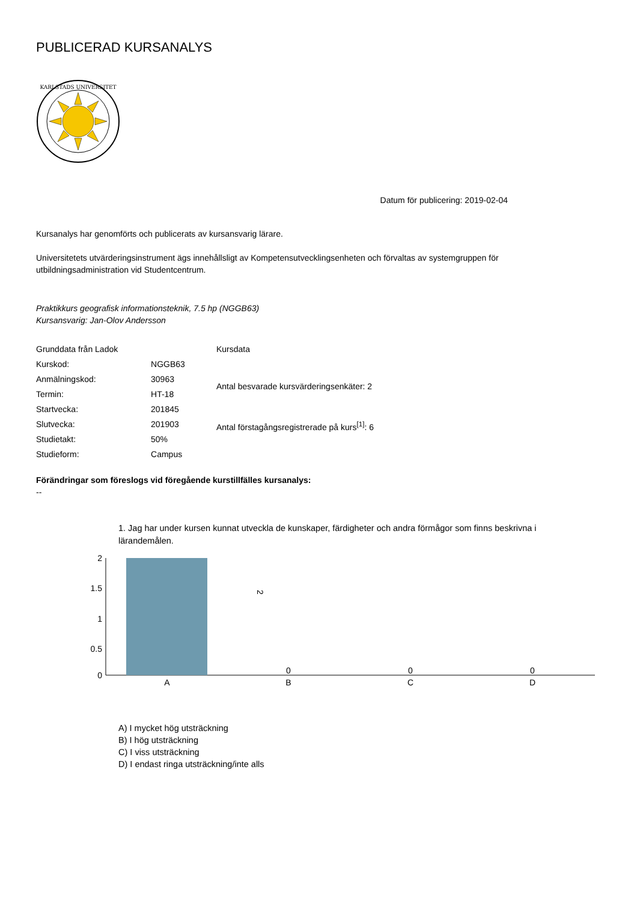PUBLICERAD KURSANALYS
KARLSTADS UNIVERSITET
Datum för publicering: 2019-02-04
Kursanalys har genomförts och publicerats av kursansvarig lärare.
Universitetets utvärderingsinstrument ägs innehållsligt av Kompetensutvecklingsenheten och förvaltas av systemgruppen för utbildningsadministration vid Studentcentrum.
Praktikkurs geografisk informationsteknik, 7.5 hp (NGGB63)
Kursansvarig: Jan-Olov Andersson
| Grunddata från Ladok | |
| Kurskod: | NGGB63 |
| Anmälningskod: | 30963 |
| Termin: | HT-18 |
| Startvecka: | 201845 |
| Slutvecka: | 201903 |
| Studietakt: | 50% |
| Studieform: | Campus |
| Kursdata |
| Antal besvarade kursvärderingsenkäter: 2 |
| Antal förstagångsregistrerade på kurs<sup>[1]</sup>: 6 |
Förändringar som föreslogs vid föregående kurstillfälles kursanalys:
--
1. Jag har under kursen kunnat utveckla de kunskaper, färdigheter och andra förmågor som finns beskrivna i lärandemålen.
2
1.5
1
0.5
0
2
A
0
B
0
C
0
D
A) I mycket hög utsträckning
B) I hög utsträckning
C) I viss utsträckning
D) I endast ringa utsträckning/inte alls